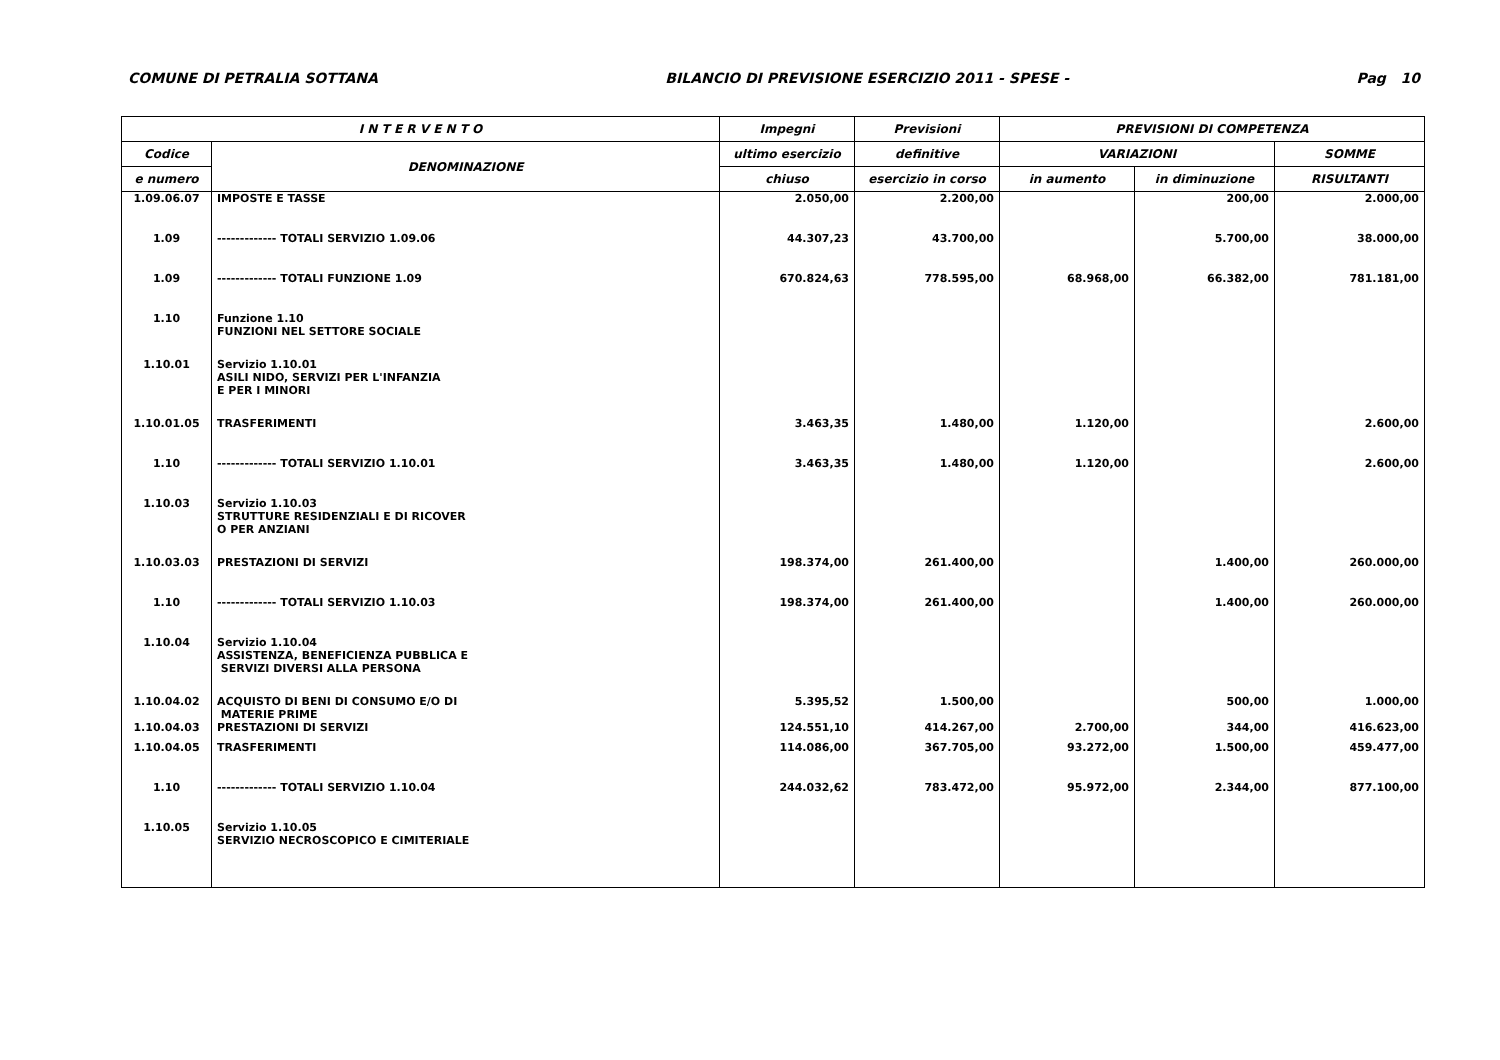COMUNE DI PETRALIA SOTTANA BILANCIO DI PREVISIONE ESERCIZIO 2011 - SPESE - Pag 10
| I N T E R V E N T O | | Impegni | Previsioni | PREVISIONI DI COMPETENZA | | |
| --- | --- | --- | --- | --- | --- | --- |
| Codice | DENOMINAZIONE | ultimo esercizio | definitive | VARIAZIONI | | SOMME |
| e numero | | chiuso | esercizio in corso | in aumento | in diminuzione | RISULTANTI |
| 1.09.06.07 | IMPOSTE E TASSE | 2.050,00 | 2.200,00 | | 200,00 | 2.000,00 |
| 1.09 | ------------- TOTALI SERVIZIO 1.09.06 | 44.307,23 | 43.700,00 | | 5.700,00 | 38.000,00 |
| 1.09 | ------------- TOTALI FUNZIONE 1.09 | 670.824,63 | 778.595,00 | 68.968,00 | 66.382,00 | 781.181,00 |
| 1.10 | Funzione 1.10 FUNZIONI NEL SETTORE SOCIALE | | | | | |
| 1.10.01 | Servizio 1.10.01 ASILI NIDO, SERVIZI PER L'INFANZIA E PER I MINORI | | | | | |
| 1.10.01.05 | TRASFERIMENTI | 3.463,35 | 1.480,00 | 1.120,00 | | 2.600,00 |
| 1.10 | ------------- TOTALI SERVIZIO 1.10.01 | 3.463,35 | 1.480,00 | 1.120,00 | | 2.600,00 |
| 1.10.03 | Servizio 1.10.03 STRUTTURE RESIDENZIALI E DI RICOVER O PER ANZIANI | | | | | |
| 1.10.03.03 | PRESTAZIONI DI SERVIZI | 198.374,00 | 261.400,00 | | 1.400,00 | 260.000,00 |
| 1.10 | ------------- TOTALI SERVIZIO 1.10.03 | 198.374,00 | 261.400,00 | | 1.400,00 | 260.000,00 |
| 1.10.04 | Servizio 1.10.04 ASSISTENZA, BENEFICIENZA PUBBLICA E SERVIZI DIVERSI ALLA PERSONA | | | | | |
| 1.10.04.02 | ACQUISTO DI BENI DI CONSUMO E/O DI MATERIE PRIME | 5.395,52 | 1.500,00 | | 500,00 | 1.000,00 |
| 1.10.04.03 | PRESTAZIONI DI SERVIZI | 124.551,10 | 414.267,00 | 2.700,00 | 344,00 | 416.623,00 |
| 1.10.04.05 | TRASFERIMENTI | 114.086,00 | 367.705,00 | 93.272,00 | 1.500,00 | 459.477,00 |
| 1.10 | ------------- TOTALI SERVIZIO 1.10.04 | 244.032,62 | 783.472,00 | 95.972,00 | 2.344,00 | 877.100,00 |
| 1.10.05 | Servizio 1.10.05 SERVIZIO NECROSCOPICO E CIMITERIALE | | | | | |